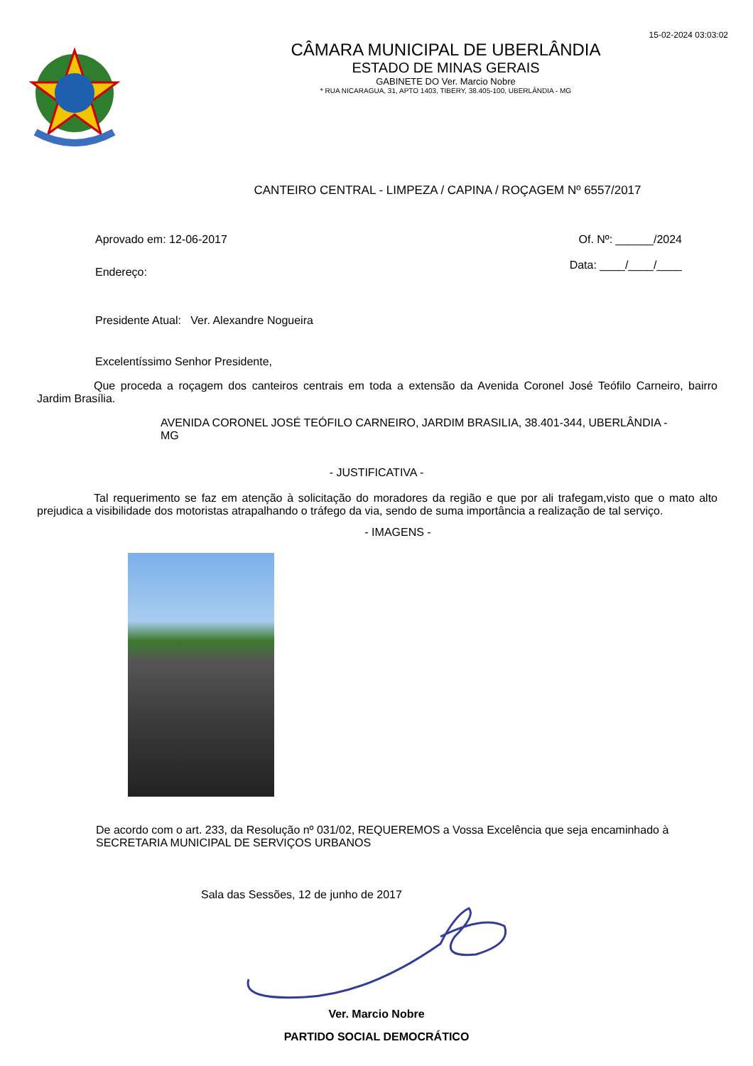15-02-2024 03:03:02
CÂMARA MUNICIPAL DE UBERLÂNDIA
ESTADO DE MINAS GERAIS
GABINETE DO Ver. Marcio Nobre
* RUA NICARAGUA, 31, APTO 1403, TIBERY, 38.405-100, UBERLÂNDIA - MG
CANTEIRO CENTRAL - LIMPEZA / CAPINA / ROÇAGEM Nº 6557/2017
Aprovado em: 12-06-2017 Of. Nº: ______/2024
Endereço: Data: ____/____/____
Presidente Atual: Ver. Alexandre Nogueira
Excelentíssimo Senhor Presidente,
Que proceda a roçagem dos canteiros centrais em toda a extensão da Avenida Coronel José Teófilo Carneiro, bairro Jardim Brasília.
AVENIDA CORONEL JOSÉ TEÓFILO CARNEIRO, JARDIM BRASILIA, 38.401-344, UBERLÂNDIA - MG
- JUSTIFICATIVA -
Tal requerimento se faz em atenção à solicitação do moradores da região e que por ali trafegam,visto que o mato alto prejudica a visibilidade dos motoristas atrapalhando o tráfego da via, sendo de suma importância a realização de tal serviço.
- IMAGENS -
De acordo com o art. 233, da Resolução nº 031/02, REQUEREMOS a Vossa Excelência que seja encaminhado à SECRETARIA MUNICIPAL DE SERVIÇOS URBANOS
Sala das Sessões, 12 de junho de 2017
Ver. Marcio Nobre
PARTIDO SOCIAL DEMOCRÁTICO